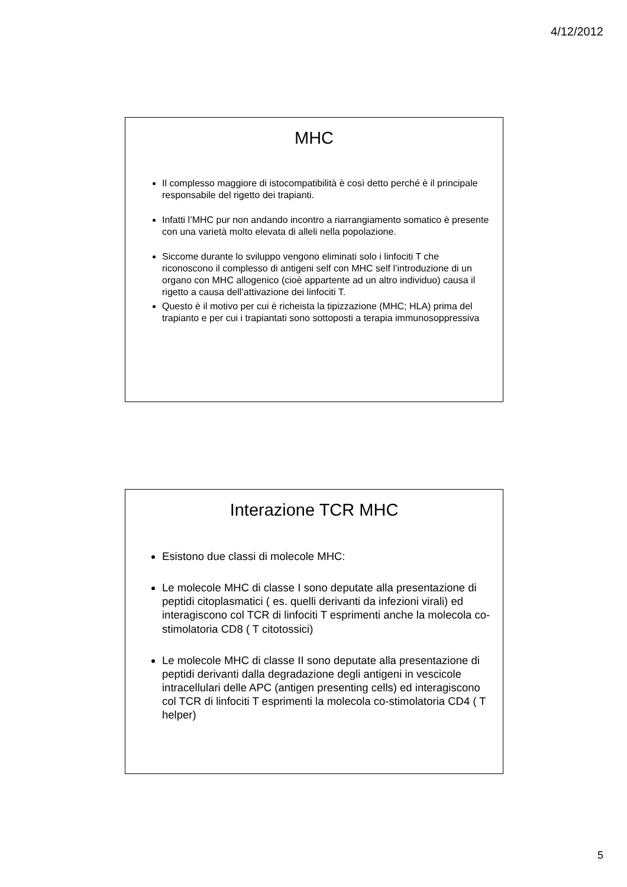4/12/2012
MHC
Il complesso maggiore di istocompatibilità è così detto perché è il principale responsabile del rigetto dei trapianti.
Infatti l’MHC pur non andando incontro a riarrangiamento somatico è presente con una varietà molto elevata di alleli nella popolazione.
Siccome durante lo sviluppo vengono eliminati solo i linfociti T che riconoscono il complesso di antigeni self con MHC self l’introduzione di un organo con MHC allogenico (cioè appartente ad un altro individuo) causa il rigetto a causa dell’attivazione dei linfociti T.
Questo è il motivo per cui è richeista la tipizzazione (MHC; HLA) prima del trapianto e per cui i trapiantati sono sottoposti a terapia immunosoppressiva
Interazione TCR MHC
Esistono due classi di molecole MHC:
Le molecole MHC di classe I sono deputate alla presentazione di peptidi citoplasmatici ( es. quelli derivanti da infezioni virali) ed interagiscono col TCR di linfociti T esprimenti anche la molecola co-stimolatoria CD8 ( T citotossici)
Le molecole MHC di classe II sono deputate alla presentazione di peptidi derivanti dalla degradazione degli antigeni in vescicole intracellulari delle APC (antigen presenting cells) ed interagiscono col TCR di linfociti T esprimenti la molecola co-stimolatoria CD4 ( T helper)
5